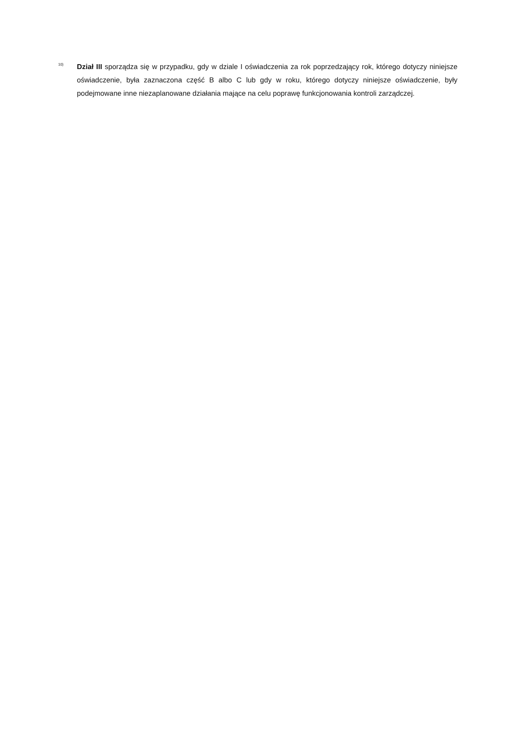<sup>10)</sup>
Dział III sporządza się w przypadku, gdy w dziale I oświadczenia za rok poprzedzający rok, którego dotyczy niniejsze oświadczenie, była zaznaczona część B albo C lub gdy w roku, którego dotyczy niniejsze oświadczenie, były podejmowane inne niezaplanowane działania mające na celu poprawę funkcjonowania kontroli zarządczej.